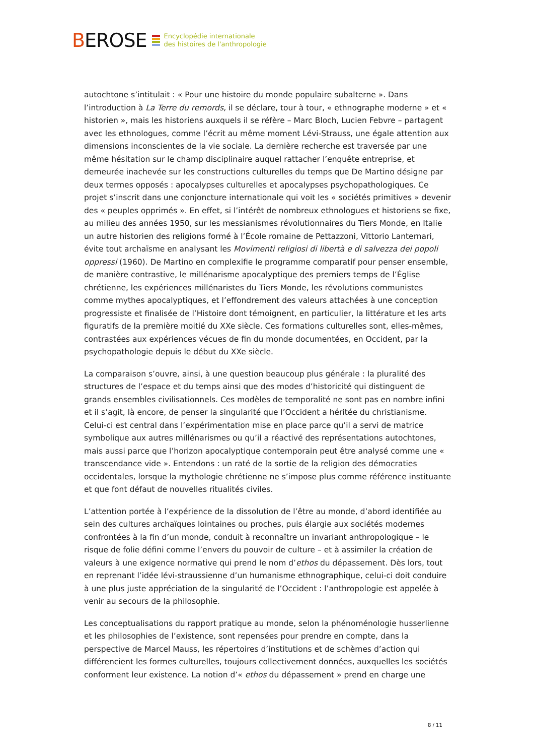BEROSE
Encyclopédie internationale
des histoires de l'anthropologie
autochtone s’intitulait : « Pour une histoire du monde populaire subalterne ». Dans l’introduction à La Terre du remords, il se déclare, tour à tour, « ethnographe moderne » et « historien », mais les historiens auxquels il se réfère – Marc Bloch, Lucien Febvre – partagent avec les ethnologues, comme l’écrit au même moment Lévi-Strauss, une égale attention aux dimensions inconscientes de la vie sociale. La dernière recherche est traversée par une même hésitation sur le champ disciplinaire auquel rattacher l’enquête entreprise, et demeurée inachevée sur les constructions culturelles du temps que De Martino désigne par deux termes opposés : apocalypses culturelles et apocalypses psychopathologiques. Ce projet s’inscrit dans une conjoncture internationale qui voit les « sociétés primitives » devenir des « peuples opprimés ». En effet, si l’intérêt de nombreux ethnologues et historiens se fixe, au milieu des années 1950, sur les messianismes révolutionnaires du Tiers Monde, en Italie un autre historien des religions formé à l’École romaine de Pettazzoni, Vittorio Lanternari, évite tout archaïsme en analysant les Movimenti religiosi di libertà e di salvezza dei popoli oppressi (1960). De Martino en complexifie le programme comparatif pour penser ensemble, de manière contrastive, le millénarisme apocalyptique des premiers temps de l’Église chrétienne, les expériences millénaristes du Tiers Monde, les révolutions communistes comme mythes apocalyptiques, et l’effondrement des valeurs attachées à une conception progressiste et finalisée de l’Histoire dont témoignent, en particulier, la littérature et les arts figuratifs de la première moitié du XXe siècle. Ces formations culturelles sont, elles-mêmes, contrastées aux expériences vécues de fin du monde documentées, en Occident, par la psychopathologie depuis le début du XXe siècle.
La comparaison s’ouvre, ainsi, à une question beaucoup plus générale : la pluralité des structures de l’espace et du temps ainsi que des modes d’historicité qui distinguent de grands ensembles civilisationnels. Ces modèles de temporalité ne sont pas en nombre infini et il s’agit, là encore, de penser la singularité que l’Occident a héritée du christianisme. Celui-ci est central dans l’expérimentation mise en place parce qu’il a servi de matrice symbolique aux autres millénarismes ou qu’il a réactivé des représentations autochtones, mais aussi parce que l’horizon apocalyptique contemporain peut être analysé comme une « transcendance vide ». Entendons : un raté de la sortie de la religion des démocraties occidentales, lorsque la mythologie chrétienne ne s’impose plus comme référence instituante et que font défaut de nouvelles ritualités civiles.
L’attention portée à l’expérience de la dissolution de l’être au monde, d’abord identifiée au sein des cultures archaïques lointaines ou proches, puis élargie aux sociétés modernes confrontées à la fin d’un monde, conduit à reconnaître un invariant anthropologique – le risque de folie défini comme l’envers du pouvoir de culture – et à assimiler la création de valeurs à une exigence normative qui prend le nom d’ethos du dépassement. Dès lors, tout en reprenant l’idée lévi-straussienne d’un humanisme ethnographique, celui-ci doit conduire à une plus juste appréciation de la singularité de l’Occident : l’anthropologie est appelée à venir au secours de la philosophie.
Les conceptualisations du rapport pratique au monde, selon la phénoménologie husserlienne et les philosophies de l’existence, sont repensées pour prendre en compte, dans la perspective de Marcel Mauss, les répertoires d’institutions et de schèmes d’action qui différencient les formes culturelles, toujours collectivement données, auxquelles les sociétés conforment leur existence. La notion d’« ethos du dépassement » prend en charge une
8 / 11